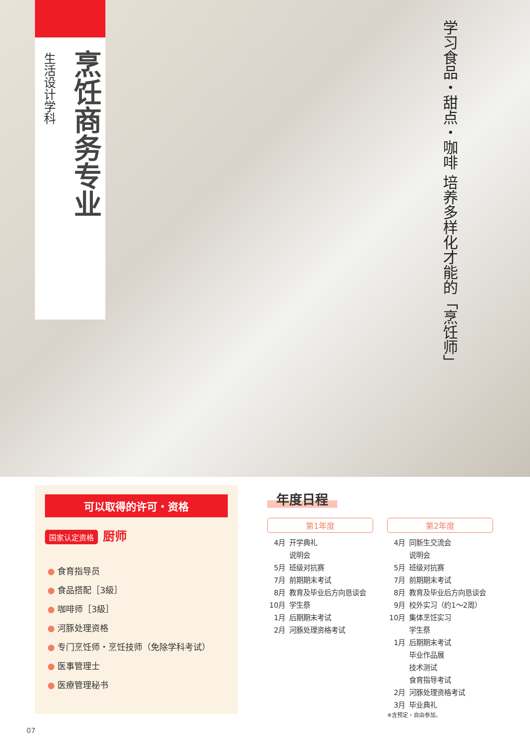生活设计学科
烹饪商务专业
学习食品・甜点・咖啡 培养多样化才能的「烹饪师」
可以取得的许可・资格
国家认定资格 厨师
● 食育指导员
● 食品搭配［3級］
● 咖啡师［3級］
● 河豚处理资格
● 专门烹饪师・烹饪技师（免除学科考试）
● 医事管理士
● 医療管理秘书
年度日程
第1年度
| 4月 | 开学典礼 |
| | 说明会 |
| 5月 | 班级对抗赛 |
| 7月 | 前期期末考试 |
| 8月 | 教育及毕业后方向恳谈会 |
| 10月 | 学生祭 |
| 1月 | 后期期末考试 |
| 2月 | 河豚处理资格考试 |
第2年度
| 4月 | 同新生交流会 |
| | 说明会 |
| 5月 | 班级对抗赛 |
| 7月 | 前期期末考试 |
| 8月 | 教育及毕业后方向恳谈会 |
| 9月 | 校外实习（约1～2周） |
| 10月 | 集体烹饪实习 |
| | 学生祭 |
| 1月 | 后期期末考试 |
| | 毕业作品展 |
| | 技术测试 |
| | 食育指导考试 |
| 2月 | 河豚处理资格考试 |
| 3月 | 毕业典礼 |
※含预定・自由参加。
07